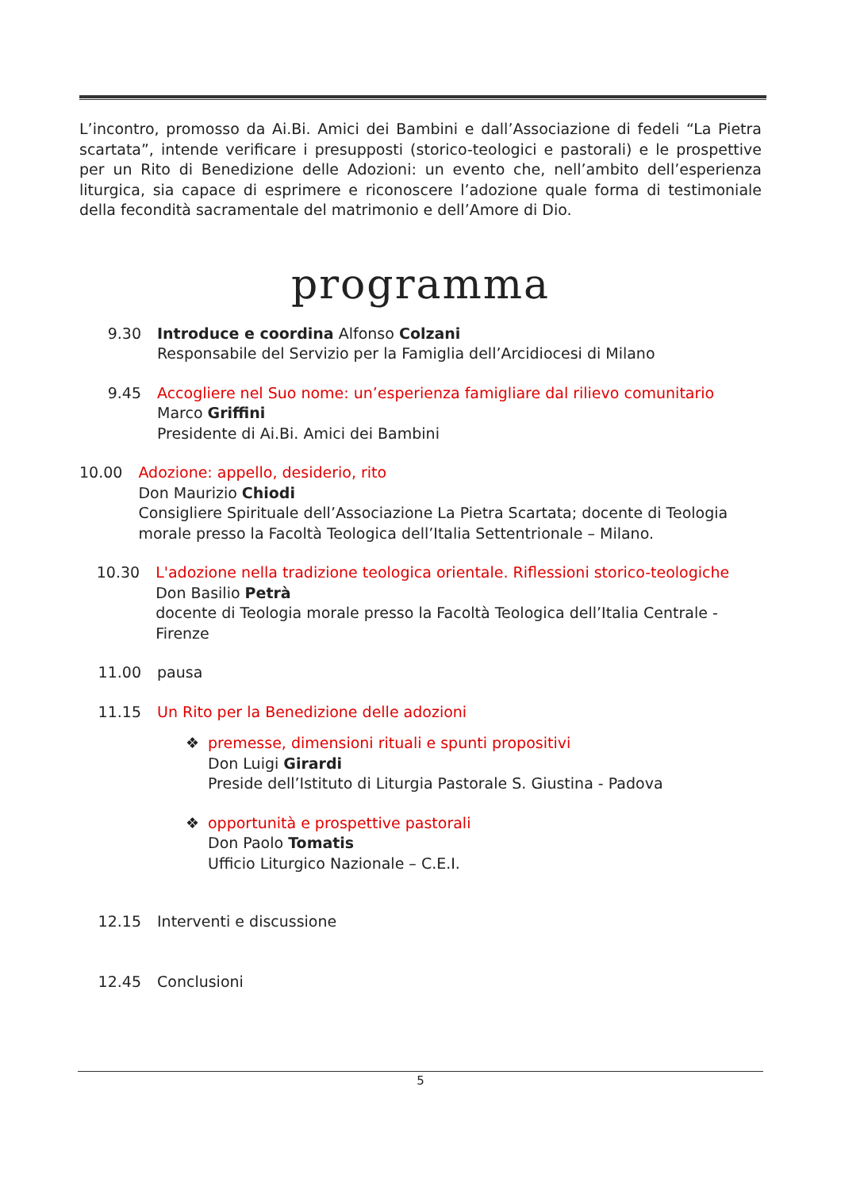L’incontro, promosso da Ai.Bi. Amici dei Bambini e dall’Associazione di fedeli “La Pietra scartata”, intende verificare i presupposti (storico-teologici e pastorali) e le prospettive per un Rito di Benedizione delle Adozioni: un evento che, nell’ambito dell’esperienza liturgica, sia capace di esprimere e riconoscere l’adozione quale forma di testimoniale della fecondità sacramentale del matrimonio e dell’Amore di Dio.
programma
9.30 Introduce e coordina Alfonso Colzani
Responsabile del Servizio per la Famiglia dell’Arcidiocesi di Milano
9.45 Accogliere nel Suo nome: un’esperienza famigliare dal rilievo comunitario
Marco Griffini
Presidente di Ai.Bi. Amici dei Bambini
10.00 Adozione: appello, desiderio, rito
Don Maurizio Chiodi
Consigliere Spirituale dell’Associazione La Pietra Scartata; docente di Teologia morale presso la Facoltà Teologica dell’Italia Settentrionale – Milano.
10.30 L'adozione nella tradizione teologica orientale. Riflessioni storico-teologiche
Don Basilio Petrà
docente di Teologia morale presso la Facoltà Teologica dell’Italia Centrale - Firenze
11.00 pausa
11.15 Un Rito per la Benedizione delle adozioni
❖ premesse, dimensioni rituali e spunti propositivi
Don Luigi Girardi
Preside dell’Istituto di Liturgia Pastorale S. Giustina - Padova
❖ opportunità e prospettive pastorali
Don Paolo Tomatis
Ufficio Liturgico Nazionale – C.E.I.
12.15 Interventi e discussione
12.45 Conclusioni
5